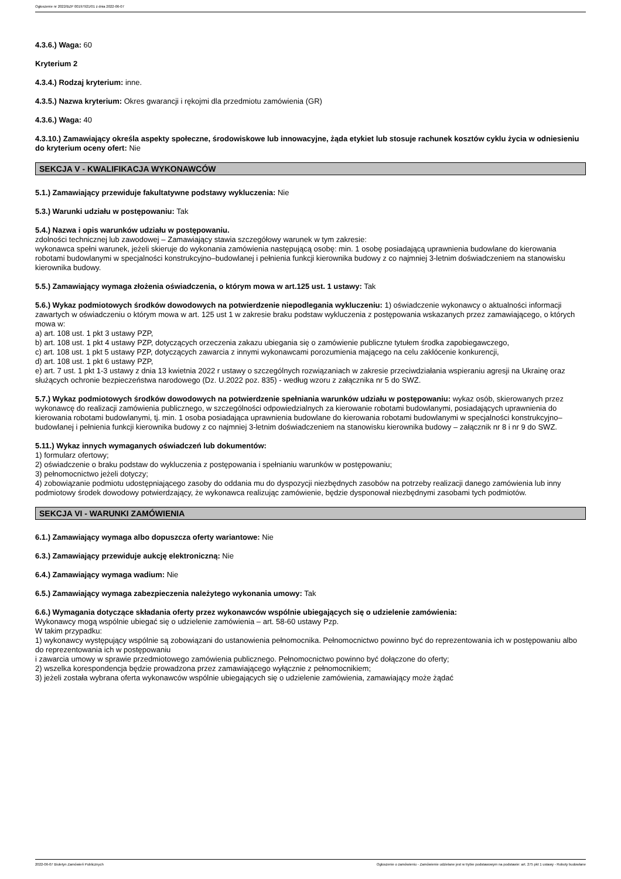Ogłoszenie nr 2022/BZP 00197921/01 z dnia 2022-06-07
4.3.6.) Waga: 60
Kryterium 2
4.3.4.) Rodzaj kryterium: inne.
4.3.5.) Nazwa kryterium: Okres gwarancji i rękojmi dla przedmiotu zamówienia (GR)
4.3.6.) Waga: 40
4.3.10.) Zamawiający określa aspekty społeczne, środowiskowe lub innowacyjne, żąda etykiet lub stosuje rachunek kosztów cyklu życia w odniesieniu do kryterium oceny ofert: Nie
SEKCJA V - KWALIFIKACJA WYKONAWCÓW
5.1.) Zamawiający przewiduje fakultatywne podstawy wykluczenia: Nie
5.3.) Warunki udziału w postępowaniu: Tak
5.4.) Nazwa i opis warunków udziału w postępowaniu.
zdolności technicznej lub zawodowej – Zamawiający stawia szczegółowy warunek w tym zakresie:
wykonawca spełni warunek, jeżeli skieruje do wykonania zamówienia następującą osobę: min. 1 osobę posiadającą uprawnienia budowlane do kierowania robotami budowlanymi w specjalności konstrukcyjno–budowlanej i pełnienia funkcji kierownika budowy z co najmniej 3-letnim doświadczeniem na stanowisku kierownika budowy.
5.5.) Zamawiający wymaga złożenia oświadczenia, o którym mowa w art.125 ust. 1 ustawy: Tak
5.6.) Wykaz podmiotowych środków dowodowych na potwierdzenie niepodlegania wykluczeniu: 1) oświadczenie wykonawcy o aktualności informacji zawartych w oświadczeniu o którym mowa w art. 125 ust 1 w zakresie braku podstaw wykluczenia z postępowania wskazanych przez zamawiającego, o których mowa w:
a) art. 108 ust. 1 pkt 3 ustawy PZP,
b) art. 108 ust. 1 pkt 4 ustawy PZP, dotyczących orzeczenia zakazu ubiegania się o zamówienie publiczne tytułem środka zapobiegawczego,
c) art. 108 ust. 1 pkt 5 ustawy PZP, dotyczących zawarcia z innymi wykonawcami porozumienia mającego na celu zakłócenie konkurencji,
d) art. 108 ust. 1 pkt 6 ustawy PZP,
e) art. 7 ust. 1 pkt 1-3 ustawy z dnia 13 kwietnia 2022 r ustawy o szczególnych rozwiązaniach w zakresie przeciwdziałania wspieraniu agresji na Ukrainę oraz służących ochronie bezpieczeństwa narodowego (Dz. U.2022 poz. 835) - według wzoru z załącznika nr 5 do SWZ.
5.7.) Wykaz podmiotowych środków dowodowych na potwierdzenie spełniania warunków udziału w postępowaniu: wykaz osób, skierowanych przez wykonawcę do realizacji zamówienia publicznego, w szczególności odpowiedzialnych za kierowanie robotami budowlanymi, posiadających uprawnienia do kierowania robotami budowlanymi, tj. min. 1 osoba posiadająca uprawnienia budowlane do kierowania robotami budowlanymi w specjalności konstrukcyjno–budowlanej i pełnienia funkcji kierownika budowy z co najmniej 3-letnim doświadczeniem na stanowisku kierownika budowy – załącznik nr 8 i nr 9 do SWZ.
5.11.) Wykaz innych wymaganych oświadczeń lub dokumentów:
1) formularz ofertowy;
2) oświadczenie o braku podstaw do wykluczenia z postępowania i spełnianiu warunków w postępowaniu;
3) pełnomocnictwo jeżeli dotyczy;
4) zobowiązanie podmiotu udostępniającego zasoby do oddania mu do dyspozycji niezbędnych zasobów na potrzeby realizacji danego zamówienia lub inny podmiotowy środek dowodowy potwierdzający, że wykonawca realizując zamówienie, będzie dysponował niezbędnymi zasobami tych podmiotów.
SEKCJA VI - WARUNKI ZAMÓWIENIA
6.1.) Zamawiający wymaga albo dopuszcza oferty wariantowe: Nie
6.3.) Zamawiający przewiduje aukcję elektroniczną: Nie
6.4.) Zamawiający wymaga wadium: Nie
6.5.) Zamawiający wymaga zabezpieczenia należytego wykonania umowy: Tak
6.6.) Wymagania dotyczące składania oferty przez wykonawców wspólnie ubiegających się o udzielenie zamówienia:
Wykonawcy mogą wspólnie ubiegać się o udzielenie zamówienia – art. 58-60 ustawy Pzp.
W takim przypadku:
1) wykonawcy występujący wspólnie są zobowiązani do ustanowienia pełnomocnika. Pełnomocnictwo powinno być do reprezentowania ich w postępowaniu albo do reprezentowania ich w postępowaniu
i zawarcia umowy w sprawie przedmiotowego zamówienia publicznego. Pełnomocnictwo powinno być dołączone do oferty;
2) wszelka korespondencja będzie prowadzona przez zamawiającego wyłącznie z pełnomocnikiem;
3) jeżeli została wybrana oferta wykonawców wspólnie ubiegających się o udzielenie zamówienia, zamawiający może żądać
2022-06-07 Biuletyn Zamówień Publicznych Ogłoszenie o zamówieniu - Zamówienie udzielane jest w trybie podstawowym na podstawie: art. 275 pkt 1 ustawy - Roboty budowlane